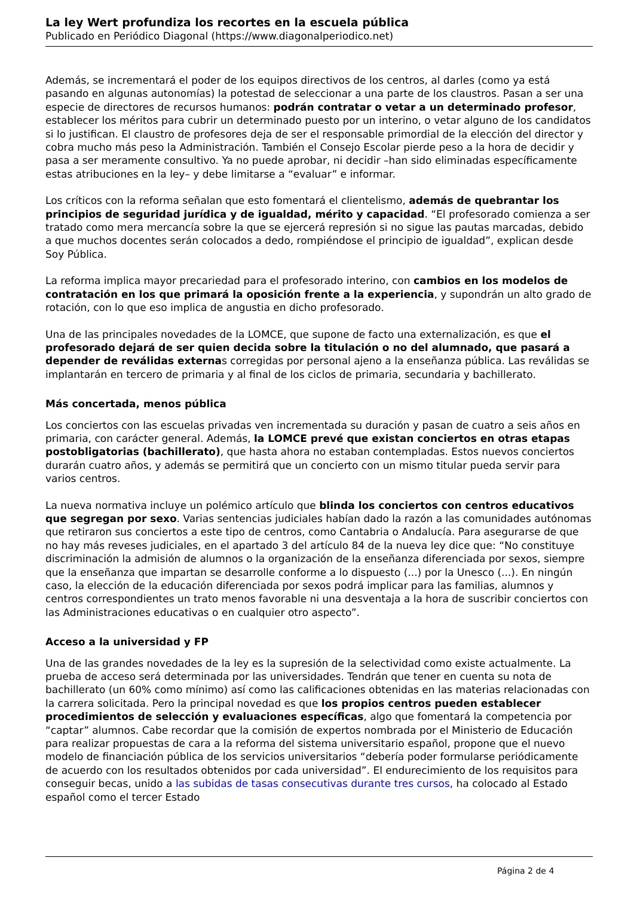La ley Wert profundiza los recortes en la escuela pública
Publicado en Periódico Diagonal (https://www.diagonalperiodico.net)
Además, se incrementará el poder de los equipos directivos de los centros, al darles (como ya está pasando en algunas autonomías) la potestad de seleccionar a una parte de los claustros. Pasan a ser una especie de directores de recursos humanos: podrán contratar o vetar a un determinado profesor, establecer los méritos para cubrir un determinado puesto por un interino, o vetar alguno de los candidatos si lo justifican. El claustro de profesores deja de ser el responsable primordial de la elección del director y cobra mucho más peso la Administración. También el Consejo Escolar pierde peso a la hora de decidir y pasa a ser meramente consultivo. Ya no puede aprobar, ni decidir –han sido eliminadas específicamente estas atribuciones en la ley– y debe limitarse a “evaluar” e informar.
Los críticos con la reforma señalan que esto fomentará el clientelismo, además de quebrantar los principios de seguridad jurídica y de igualdad, mérito y capacidad. “El profesorado comienza a ser tratado como mera mercancía sobre la que se ejercerá represión si no sigue las pautas marcadas, debido a que muchos docentes serán colocados a dedo, rompiéndose el principio de igualdad”, explican desde Soy Pública.
La reforma implica mayor precariedad para el profesorado interino, con cambios en los modelos de contratación en los que primará la oposición frente a la experiencia, y supondrán un alto grado de rotación, con lo que eso implica de angustia en dicho profesorado.
Una de las principales novedades de la LOMCE, que supone de facto una externalización, es que el profesorado dejará de ser quien decida sobre la titulación o no del alumnado, que pasará a depender de reválidas externas corregidas por personal ajeno a la enseñanza pública. Las reválidas se implantarán en tercero de primaria y al final de los ciclos de primaria, secundaria y bachillerato.
Más concertada, menos pública
Los conciertos con las escuelas privadas ven incrementada su duración y pasan de cuatro a seis años en primaria, con carácter general. Además, la LOMCE prevé que existan conciertos en otras etapas postobligatorias (bachillerato), que hasta ahora no estaban contempladas. Estos nuevos conciertos durarán cuatro años, y además se permitirá que un concierto con un mismo titular pueda servir para varios centros.
La nueva normativa incluye un polémico artículo que blinda los conciertos con centros educativos que segregan por sexo. Varias sentencias judiciales habían dado la razón a las comunidades autónomas que retiraron sus conciertos a este tipo de centros, como Cantabria o Andalucía. Para asegurarse de que no hay más reveses judiciales, en el apartado 3 del artículo 84 de la nueva ley dice que: “No constituye discriminación la admisión de alumnos o la organización de la enseñanza diferenciada por sexos, siempre que la enseñanza que impartan se desarrolle conforme a lo dispuesto (...) por la Unesco (...). En ningún caso, la elección de la educación diferenciada por sexos podrá implicar para las familias, alumnos y centros correspondientes un trato menos favorable ni una desventaja a la hora de suscribir conciertos con las Administraciones educativas o en cualquier otro aspecto”.
Acceso a la universidad y FP
Una de las grandes novedades de la ley es la supresión de la selectividad como existe actualmente. La prueba de acceso será determinada por las universidades. Tendrán que tener en cuenta su nota de bachillerato (un 60% como mínimo) así como las calificaciones obtenidas en las materias relacionadas con la carrera solicitada. Pero la principal novedad es que los propios centros pueden establecer procedimientos de selección y evaluaciones específicas, algo que fomentará la competencia por “captar” alumnos. Cabe recordar que la comisión de expertos nombrada por el Ministerio de Educación para realizar propuestas de cara a la reforma del sistema universitario español, propone que el nuevo modelo de financiación pública de los servicios universitarios “debería poder formularse periódicamente de acuerdo con los resultados obtenidos por cada universidad”. El endurecimiento de los requisitos para conseguir becas, unido a las subidas de tasas consecutivas durante tres cursos, ha colocado al Estado español como el tercer Estado
Página 2 de 4